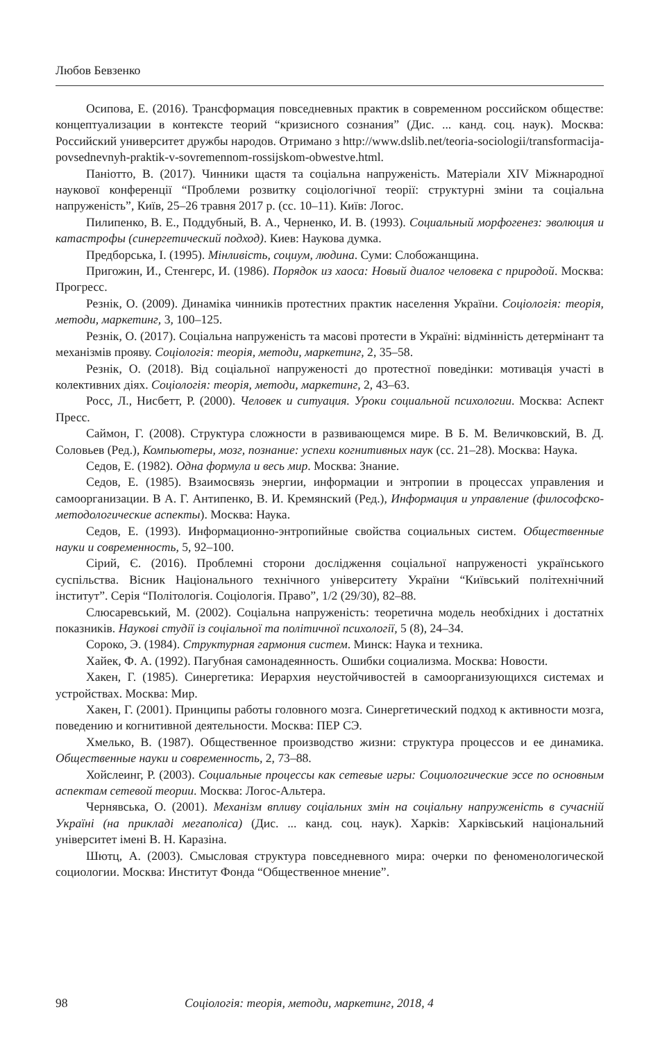Любов Бевзенко
Осипова, Е. (2016). Трансформация повседневных практик в современном российском обществе: концептуализации в контексте теорий “кризисного сознания” (Дис. ... канд. соц. наук). Москва: Российский университет дружбы народов. Отримано з http://www.dslib.net/teoria-sociologii/transformacija-povsednevnyh-praktik-v-sovremennom-rossijskom-obwestve.html.
Паніотто, В. (2017). Чинники щастя та соціальна напруженість. Матеріали XIV Міжнародної наукової конференції “Проблеми розвитку соціологічної теорії: структурні зміни та соціальна напруженість”, Київ, 25–26 травня 2017 р. (сс. 10–11). Київ: Логос.
Пилипенко, В. Е., Поддубный, В. А., Черненко, И. В. (1993). Социальный морфогенез: эволюция и катастрофы (синергетический подход). Киев: Наукова думка.
Предборська, І. (1995). Мінливість, социум, людина. Суми: Слобожанщина.
Пригожин, И., Стенгерс, И. (1986). Порядок из хаоса: Новый диалог человека с природой. Москва: Прогресс.
Резнік, О. (2009). Динаміка чинників протестних практик населення України. Соціологія: теорія, методи, маркетинг, 3, 100–125.
Резнік, О. (2017). Соціальна напруженість та масові протести в Україні: відмінність детермінант та механізмів прояву. Соціологія: теорія, методи, маркетинг, 2, 35–58.
Резнік, О. (2018). Від соціальної напруженості до протестної поведінки: мотивація участі в колективних діях. Соціологія: теорія, методи, маркетинг, 2, 43–63.
Росс, Л., Нисбетт, Р. (2000). Человек и ситуация. Уроки социальной психологии. Москва: Аспект Пресс.
Саймон, Г. (2008). Структура сложности в развивающемся мире. В Б. М. Величковский, В. Д. Соловьев (Ред.), Компьютеры, мозг, познание: успехи когнитивных наук (сс. 21–28). Москва: Наука.
Седов, Е. (1982). Одна формула и весь мир. Москва: Знание.
Седов, Е. (1985). Взаимосвязь энергии, информации и энтропии в процессах управления и самоорганизации. В А. Г. Антипенко, В. И. Кремянский (Ред.), Информация и управление (философско-методологические аспекты). Москва: Наука.
Седов, Е. (1993). Информационно-энтропийные свойства социальных систем. Общественные науки и современность, 5, 92–100.
Сірий, Є. (2016). Проблемні сторони дослідження соціальної напруженості українського суспільства. Вісник Національного технічного університету України “Київський політехнічний інститут”. Серія “Політологія. Соціологія. Право”, 1/2 (29/30), 82–88.
Слюсаревський, М. (2002). Соціальна напруженість: теоретична модель необхідних і достатніх показників. Наукові студії із соціальної та політичної психології, 5 (8), 24–34.
Сороко, Э. (1984). Структурная гармония систем. Минск: Наука и техника.
Хайек, Ф. А. (1992). Пагубная самонадеянность. Ошибки социализма. Москва: Новости.
Хакен, Г. (1985). Синергетика: Иерархия неустойчивостей в самоорганизующихся системах и устройствах. Москва: Мир.
Хакен, Г. (2001). Принципы работы головного мозга. Синергетический подход к активности мозга, поведению и когнитивной деятельности. Москва: ПЕР СЭ.
Хмелько, В. (1987). Общественное производство жизни: структура процессов и ее динамика. Общественные науки и современность, 2, 73–88.
Хойслеинг, Р. (2003). Социальные процессы как сетевые игры: Социологические эссе по основным аспектам сетевой теории. Москва: Логос-Альтера.
Чернявська, О. (2001). Механізм впливу соціальних змін на соціальну напруженість в сучасній Україні (на прикладі мегаполіса) (Дис. ... канд. соц. наук). Харків: Харківський національний університет імені В. Н. Каразіна.
Шютц, А. (2003). Смысловая структура повседневного мира: очерки по феноменологической социологии. Москва: Институт Фонда “Общественное мнение”.
98 Соціологія: теорія, методи, маркетинг, 2018, 4